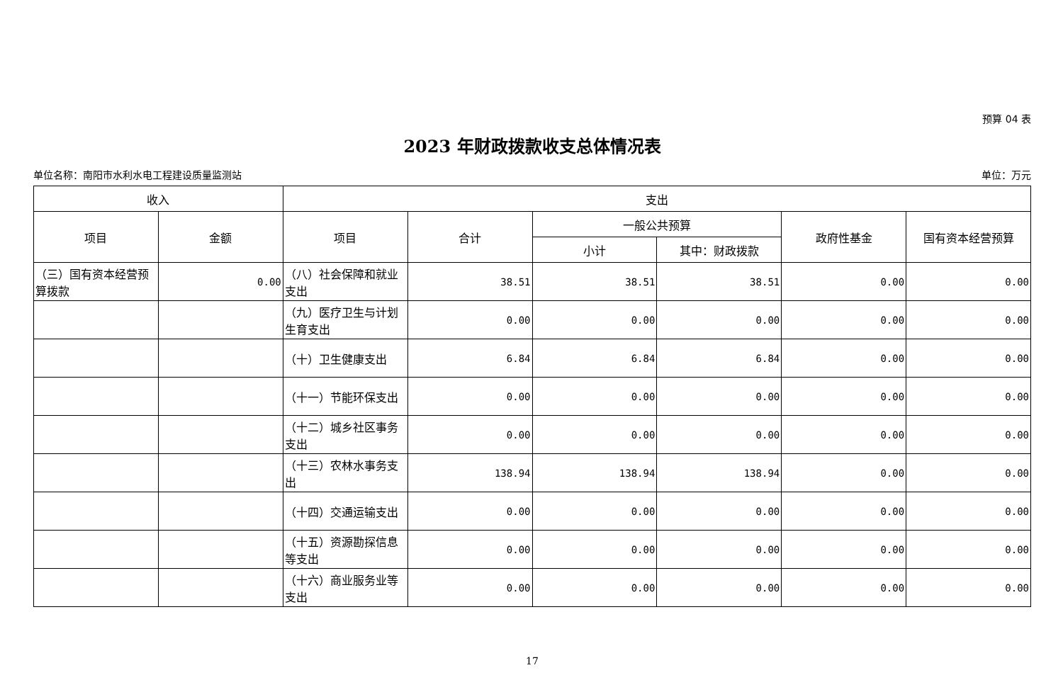预算 04 表
2023 年财政拨款收支总体情况表
单位名称：南阳市水利水电工程建设质量监测站 单位：万元
| 收入 | | 支出 | | | | | |
| --- | --- | --- | --- | --- | --- | --- | --- |
| 项目 | 金额 | 项目 | 合计 | 一般公共预算 | | 政府性基金 | 国有资本经营预算 |
| | | | | 小计 | 其中：财政拨款 | | |
| （三）国有资本经营预算拨款 | 0.00 | （八）社会保障和就业支出 | 38.51 | 38.51 | 38.51 | 0.00 | 0.00 |
| | | （九）医疗卫生与计划生育支出 | 0.00 | 0.00 | 0.00 | 0.00 | 0.00 |
| | | （十）卫生健康支出 | 6.84 | 6.84 | 6.84 | 0.00 | 0.00 |
| | | （十一）节能环保支出 | 0.00 | 0.00 | 0.00 | 0.00 | 0.00 |
| | | （十二）城乡社区事务支出 | 0.00 | 0.00 | 0.00 | 0.00 | 0.00 |
| | | （十三）农林水事务支出 | 138.94 | 138.94 | 138.94 | 0.00 | 0.00 |
| | | （十四）交通运输支出 | 0.00 | 0.00 | 0.00 | 0.00 | 0.00 |
| | | （十五）资源勘探信息等支出 | 0.00 | 0.00 | 0.00 | 0.00 | 0.00 |
| | | （十六）商业服务业等支出 | 0.00 | 0.00 | 0.00 | 0.00 | 0.00 |
17